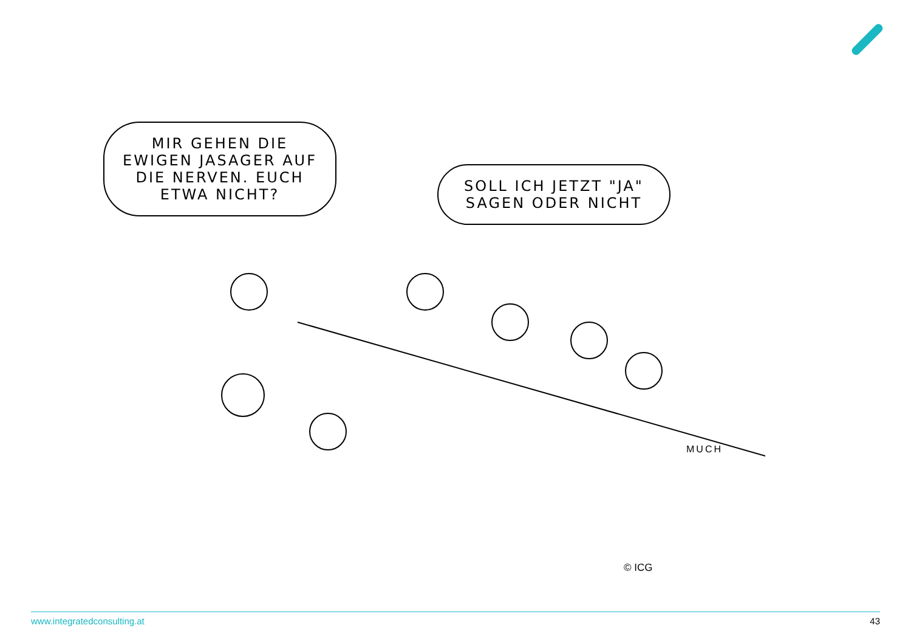MIR GEHEN DIE EWIGEN JASAGER AUF DIE NERVEN. EUCH ETWA NICHT?
SOLL ICH JETZT "JA" SAGEN ODER NICHT
MUCH
© ICG
www.integratedconsulting.at 43